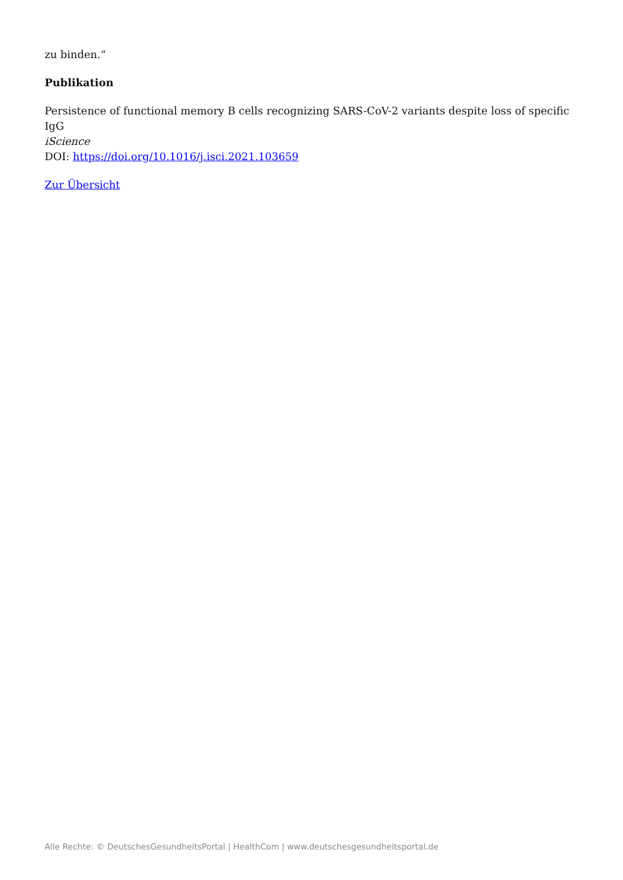zu binden.“
Publikation
Persistence of functional memory B cells recognizing SARS-CoV-2 variants despite loss of specific IgG
iScience
DOI: https://doi.org/10.1016/j.isci.2021.103659
Zur Übersicht
Alle Rechte: © DeutschesGesundheitsPortal | HealthCom | www.deutschesgesundheitsportal.de